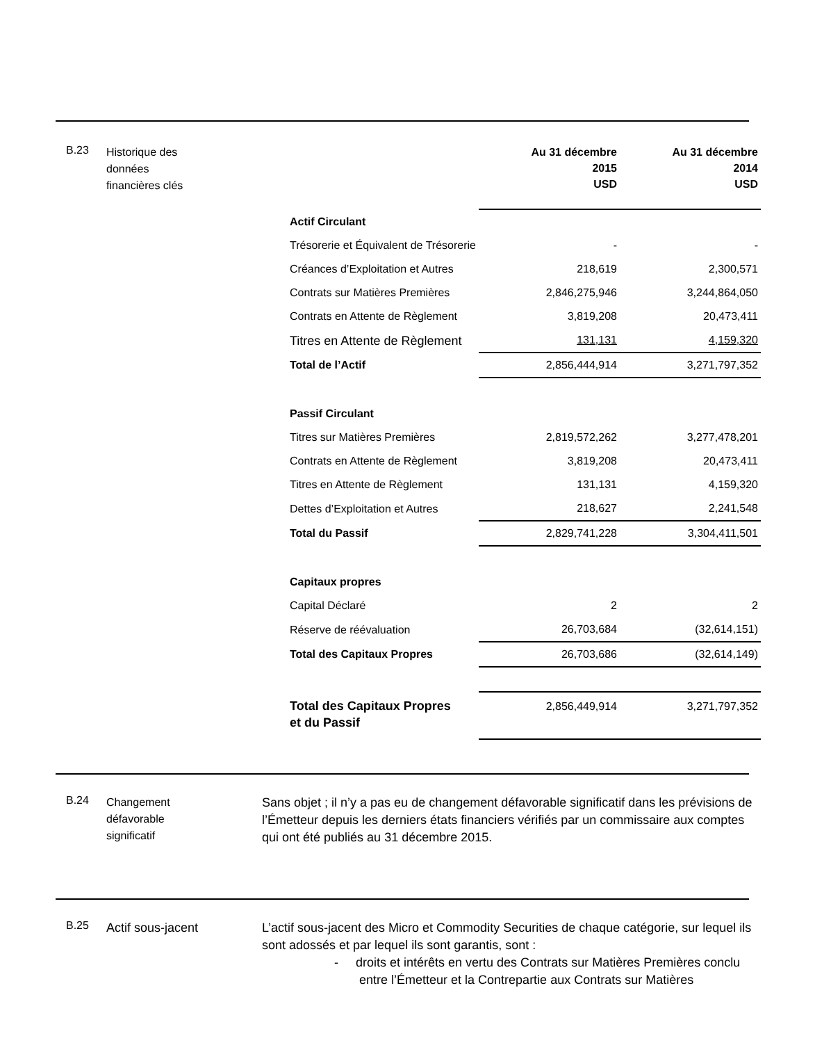B.23
Historique des
données
financières clés
| | Au 31 décembre 2015 USD | Au 31 décembre 2014 USD |
| --- | --- | --- |
| Actif Circulant | | |
| Trésorerie et Équivalent de Trésorerie | - | - |
| Créances d’Exploitation et Autres | 218,619 | 2,300,571 |
| Contrats sur Matières Premières | 2,846,275,946 | 3,244,864,050 |
| Contrats en Attente de Règlement | 3,819,208 | 20,473,411 |
| Titres en Attente de Règlement | 131,131 | 4,159,320 |
| Total de l’Actif | 2,856,444,914 | 3,271,797,352 |
| Passif Circulant | | |
| Titres sur Matières Premières | 2,819,572,262 | 3,277,478,201 |
| Contrats en Attente de Règlement | 3,819,208 | 20,473,411 |
| Titres en Attente de Règlement | 131,131 | 4,159,320 |
| Dettes d’Exploitation et Autres | 218,627 | 2,241,548 |
| Total du Passif | 2,829,741,228 | 3,304,411,501 |
| Capitaux propres | | |
| Capital Déclaré | 2 | 2 |
| Réserve de réévaluation | 26,703,684 | (32,614,151) |
| Total des Capitaux Propres | 26,703,686 | (32,614,149) |
| Total des Capitaux Propres et du Passif | 2,856,449,914 | 3,271,797,352 |
B.24
Changement
défavorable
significatif
Sans objet ; il n’y a pas eu de changement défavorable significatif dans les prévisions de l’Émetteur depuis les derniers états financiers vérifiés par un commissaire aux comptes qui ont été publiés au 31 décembre 2015.
B.25
Actif sous-jacent
L’actif sous-jacent des Micro et Commodity Securities de chaque catégorie, sur lequel ils sont adossés et par lequel ils sont garantis, sont :
- droits et intérêts en vertu des Contrats sur Matières Premières conclu entre l’Émetteur et la Contrepartie aux Contrats sur Matières